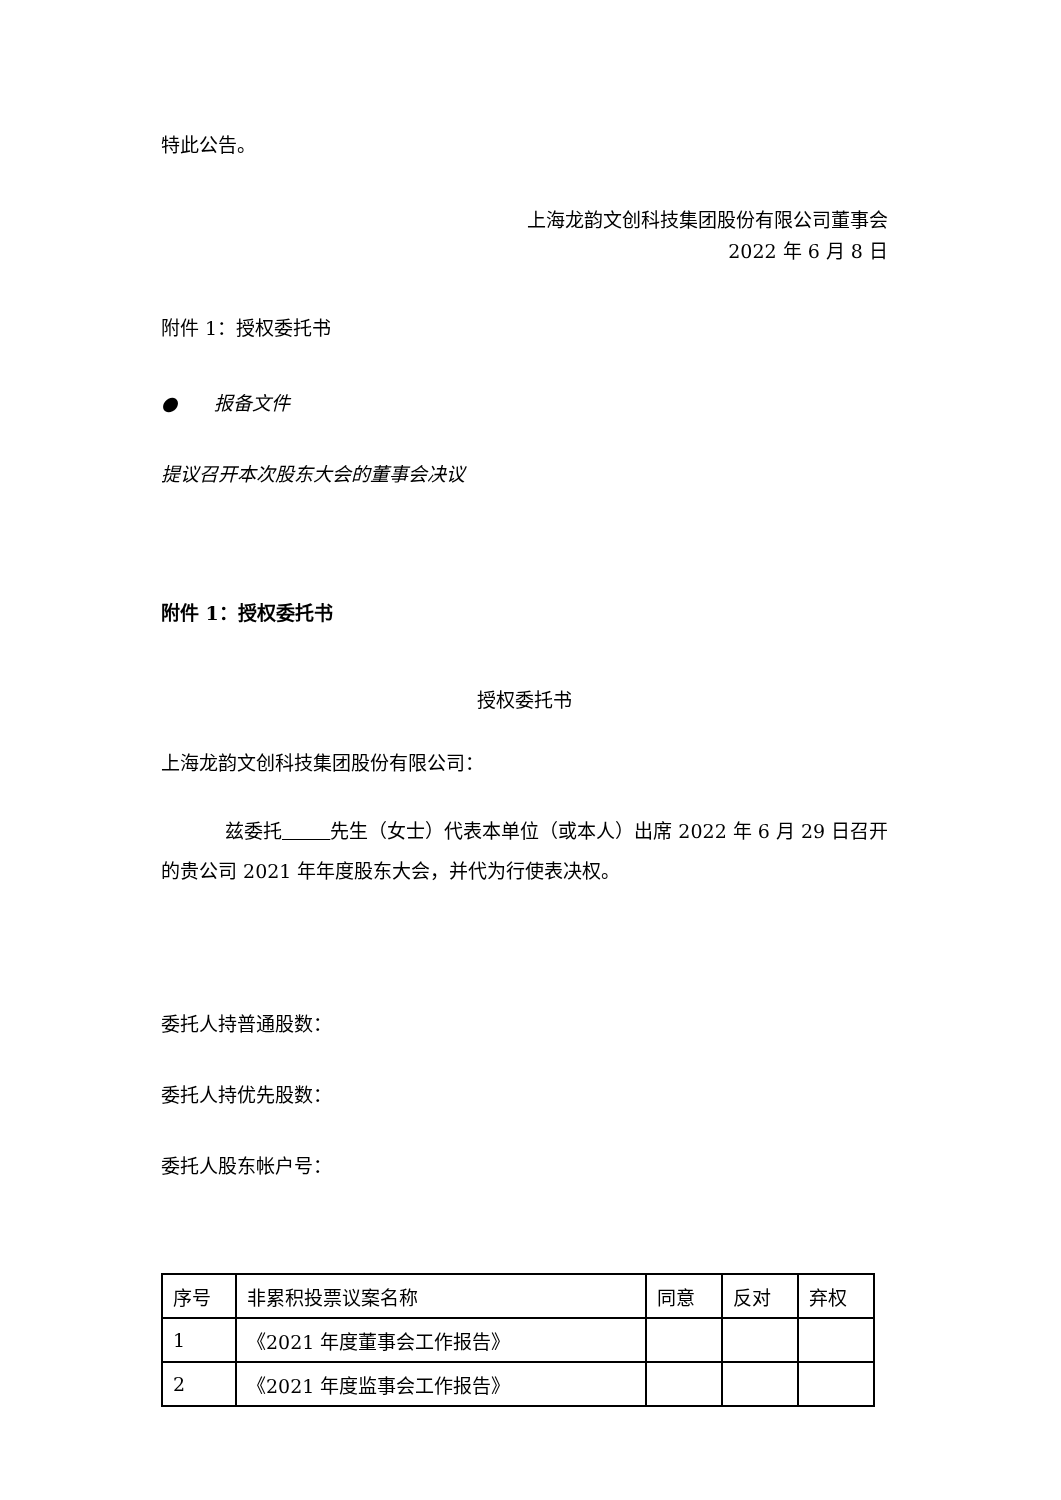特此公告。
上海龙韵文创科技集团股份有限公司董事会
2022 年 6 月 8 日
附件 1：授权委托书
● 报备文件
提议召开本次股东大会的董事会决议
附件 1：授权委托书
授权委托书
上海龙韵文创科技集团股份有限公司：
兹委托 先生（女士）代表本单位（或本人）出席 2022 年 6 月 29 日召开的贵公司 2021 年年度股东大会，并代为行使表决权。
委托人持普通股数：
委托人持优先股数：
委托人股东帐户号：
| 序号 | 非累积投票议案名称 | 同意 | 反对 | 弃权 |
| 1 | 《2021 年度董事会工作报告》 | | | |
| 2 | 《2021 年度监事会工作报告》 | | | |